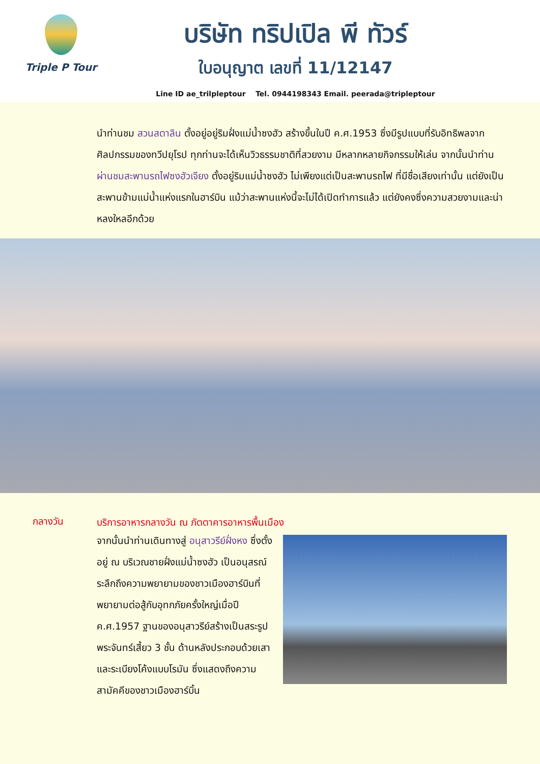Triple P Tour
บริษัท ทริปเปิล พี ทัวร์
ใบอนุญาต เลขที่ 11/12147
Line ID ae_trilpleptour Tel. 0944198343 Email. peerada@tripleptour
นำท่านชม สวนสตาลิน ตั้งอยู่อยู่ริมฝั่งแม่น้ำซงฮัว สร้างขึ้นในปี ค.ศ.1953 ซึ่งมีรูปแบบที่รับอิทธิพลจากศิลปกรรมของทวีปยุโรป ทุกท่านจะได้เห็นวิวธรรมชาติที่สวยงาม มีหลากหลายกิจกรรมให้เล่น จากนั้นนำท่าน ผ่านชมสะพานรถไฟซงฮัวเจียง ตั้งอยู่ริมแม่น้ำซงฮัว ไม่เพียงแต่เป็นสะพานรถไฟ ที่มีชื่อเสียงเท่านั้น แต่ยังเป็นสะพานข้ามแม่น้ำแห่งแรกในฮาร์บิน แม้ว่าสะพานแห่งนี้จะไม่ได้เปิดทำการแล้ว แต่ยังคงซึ่งความสวยงามและน่าหลงใหลอีกด้วย
กลางวัน
บริการอาหารกลางวัน ณ ภัตตาคารอาหารพื้นเมือง
จากนั้นนำท่านเดินทางสู่ อนุสาวรีย์ฝั่งหง ซึ่งตั้งอยู่ ณ บริเวณชายฝั่งแม่น้ำซงฮัว เป็นอนุสรณ์ระลึกถึงความพยายามของชาวเมืองฮาร์บินที่พยายามต่อสู้กับอุทกภัยครั้งใหญ่เมื่อปี ค.ศ.1957 ฐานของอนุสาวรีย์สร้างเป็นสระรูปพระจันทร์เสี้ยว 3 ชั้น ด้านหลังประกอบด้วยเสาและระเบียงโค้งแบบโรมัน ซึ่งแสดงถึงความสามัคคีของชาวเมืองฮาร์บิ้น